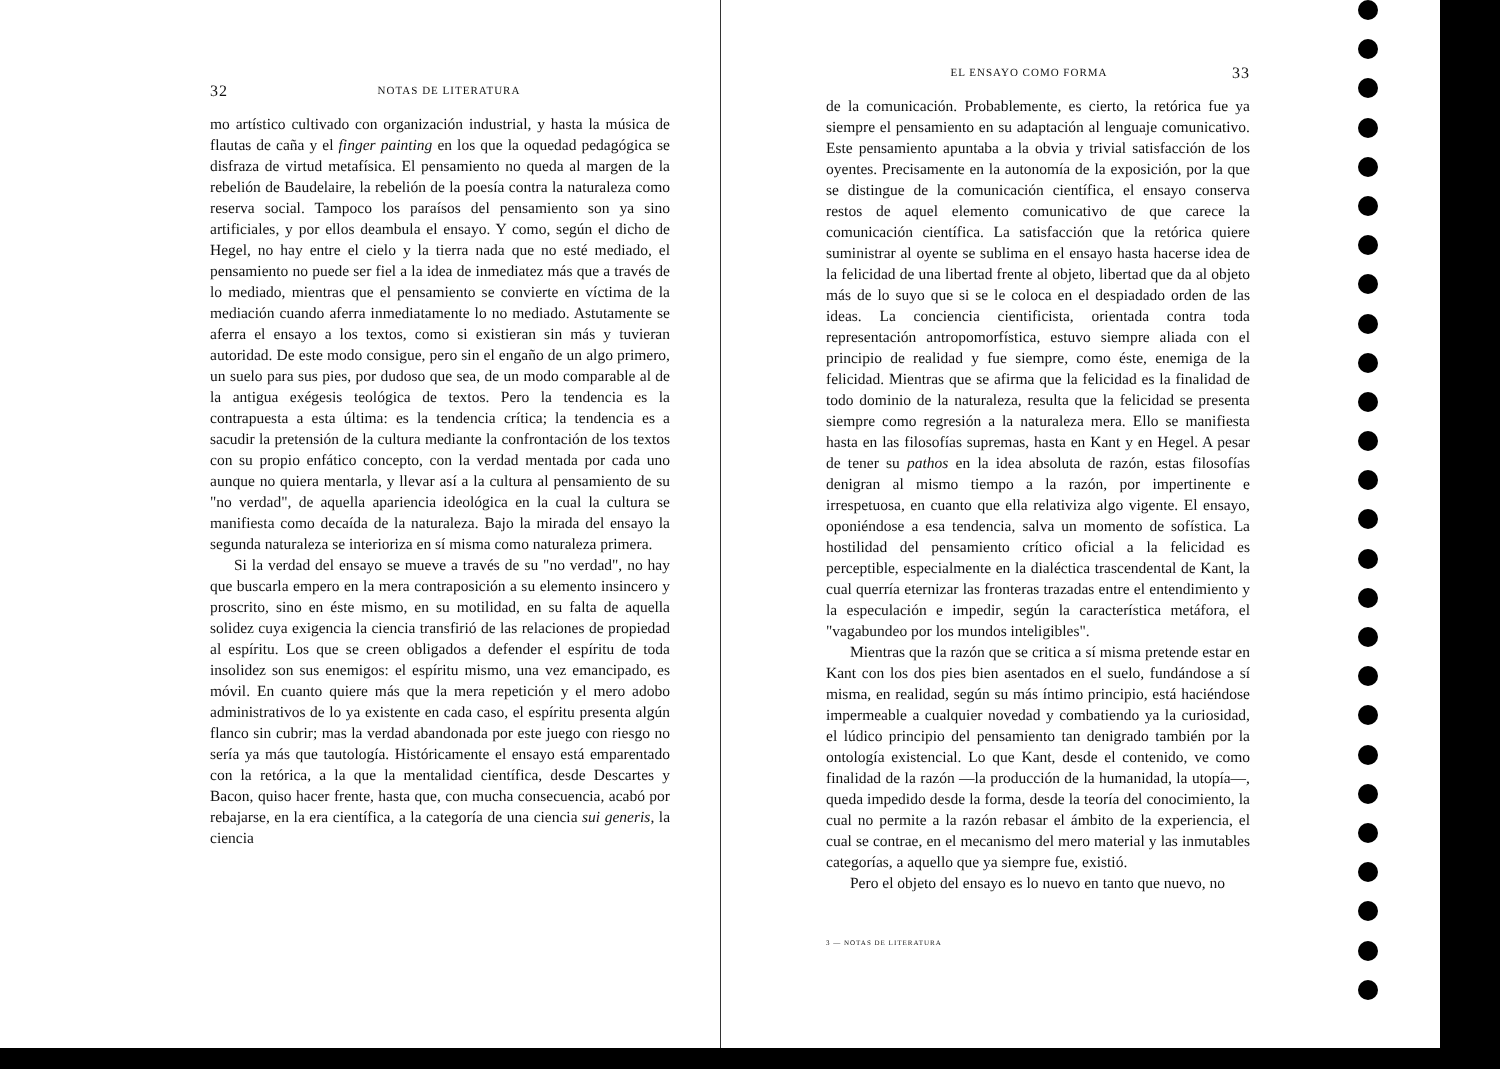32 NOTAS DE LITERATURA
mo artístico cultivado con organización industrial, y hasta la música de flautas de caña y el finger painting en los que la oquedad pedagógica se disfraza de virtud metafísica. El pensamiento no queda al margen de la rebelión de Baudelaire, la rebelión de la poesía contra la naturaleza como reserva social. Tampoco los paraísos del pensamiento son ya sino artificiales, y por ellos deambula el ensayo. Y como, según el dicho de Hegel, no hay entre el cielo y la tierra nada que no esté mediado, el pensamiento no puede ser fiel a la idea de inmediatez más que a través de lo mediado, mientras que el pensamiento se convierte en víctima de la mediación cuando aferra inmediatamente lo no mediado. Astutamente se aferra el ensayo a los textos, como si existieran sin más y tuvieran autoridad. De este modo consigue, pero sin el engaño de un algo primero, un suelo para sus pies, por dudoso que sea, de un modo comparable al de la antigua exégesis teológica de textos. Pero la tendencia es la contrapuesta a esta última: es la tendencia crítica; la tendencia es a sacudir la pretensión de la cultura mediante la confrontación de los textos con su propio enfático concepto, con la verdad mentada por cada uno aunque no quiera mentarla, y llevar así a la cultura al pensamiento de su "no verdad", de aquella apariencia ideológica en la cual la cultura se manifiesta como decaída de la naturaleza. Bajo la mirada del ensayo la segunda naturaleza se interioriza en sí misma como naturaleza primera.
Si la verdad del ensayo se mueve a través de su "no verdad", no hay que buscarla empero en la mera contraposición a su elemento insincero y proscrito, sino en éste mismo, en su motilidad, en su falta de aquella solidez cuya exigencia la ciencia transfirió de las relaciones de propiedad al espíritu. Los que se creen obligados a defender el espíritu de toda insolidez son sus enemigos: el espíritu mismo, una vez emancipado, es móvil. En cuanto quiere más que la mera repetición y el mero adobo administrativos de lo ya existente en cada caso, el espíritu presenta algún flanco sin cubrir; mas la verdad abandonada por este juego con riesgo no sería ya más que tautología. Históricamente el ensayo está emparentado con la retórica, a la que la mentalidad científica, desde Descartes y Bacon, quiso hacer frente, hasta que, con mucha consecuencia, acabó por rebajarse, en la era científica, a la categoría de una ciencia sui generis, la ciencia
EL ENSAYO COMO FORMA 33
de la comunicación. Probablemente, es cierto, la retórica fue ya siempre el pensamiento en su adaptación al lenguaje comunicativo. Este pensamiento apuntaba a la obvia y trivial satisfacción de los oyentes. Precisamente en la autonomía de la exposición, por la que se distingue de la comunicación científica, el ensayo conserva restos de aquel elemento comunicativo de que carece la comunicación científica. La satisfacción que la retórica quiere suministrar al oyente se sublima en el ensayo hasta hacerse idea de la felicidad de una libertad frente al objeto, libertad que da al objeto más de lo suyo que si se le coloca en el despiadado orden de las ideas. La conciencia cientificista, orientada contra toda representación antropomorfística, estuvo siempre aliada con el principio de realidad y fue siempre, como éste, enemiga de la felicidad. Mientras que se afirma que la felicidad es la finalidad de todo dominio de la naturaleza, resulta que la felicidad se presenta siempre como regresión a la naturaleza mera. Ello se manifiesta hasta en las filosofías supremas, hasta en Kant y en Hegel. A pesar de tener su pathos en la idea absoluta de razón, estas filosofías denigran al mismo tiempo a la razón, por impertinente e irrespetuosa, en cuanto que ella relativiza algo vigente. El ensayo, oponiéndose a esa tendencia, salva un momento de sofística. La hostilidad del pensamiento crítico oficial a la felicidad es perceptible, especialmente en la dialéctica trascendental de Kant, la cual querría eternizar las fronteras trazadas entre el entendimiento y la especulación e impedir, según la característica metáfora, el "vagabundeo por los mundos inteligibles".
Mientras que la razón que se critica a sí misma pretende estar en Kant con los dos pies bien asentados en el suelo, fundándose a sí misma, en realidad, según su más íntimo principio, está haciéndose impermeable a cualquier novedad y combatiendo ya la curiosidad, el lúdico principio del pensamiento tan denigrado también por la ontología existencial. Lo que Kant, desde el contenido, ve como finalidad de la razón —la producción de la humanidad, la utopía—, queda impedido desde la forma, desde la teoría del conocimiento, la cual no permite a la razón rebasar el ámbito de la experiencia, el cual se contrae, en el mecanismo del mero material y las inmutables categorías, a aquello que ya siempre fue, existió.
Pero el objeto del ensayo es lo nuevo en tanto que nuevo, no
3 — NOTAS DE LITERATURA